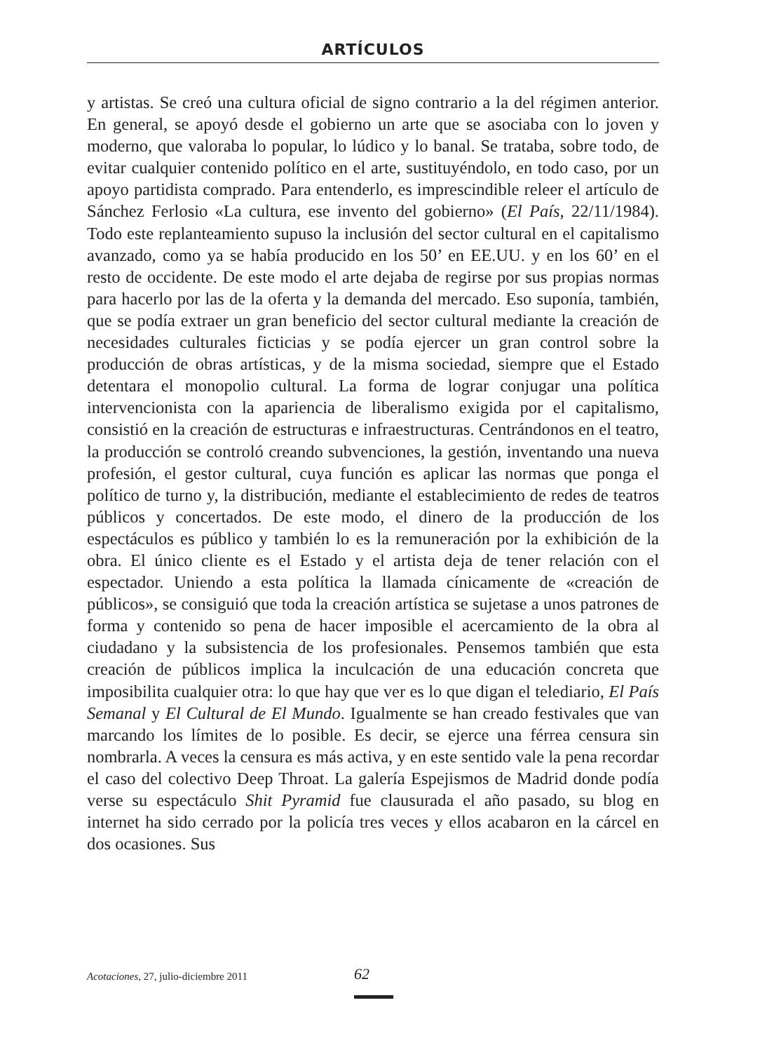ARTÍCULOS
y artistas. Se creó una cultura oficial de signo contrario a la del régimen anterior. En general, se apoyó desde el gobierno un arte que se asociaba con lo joven y moderno, que valoraba lo popular, lo lúdico y lo banal. Se trataba, sobre todo, de evitar cualquier contenido político en el arte, sustituyéndolo, en todo caso, por un apoyo partidista comprado. Para entenderlo, es imprescindible releer el artículo de Sánchez Ferlosio «La cultura, ese invento del gobierno» (El País, 22/11/1984). Todo este replanteamiento supuso la inclusión del sector cultural en el capitalismo avanzado, como ya se había producido en los 50’ en EE.UU. y en los 60’ en el resto de occidente. De este modo el arte dejaba de regirse por sus propias normas para hacerlo por las de la oferta y la demanda del mercado. Eso suponía, también, que se podía extraer un gran beneficio del sector cultural mediante la creación de necesidades culturales ficticias y se podía ejercer un gran control sobre la producción de obras artísticas, y de la misma sociedad, siempre que el Estado detentara el monopolio cultural. La forma de lograr conjugar una política intervencionista con la apariencia de liberalismo exigida por el capitalismo, consistió en la creación de estructuras e infraestructuras. Centrándonos en el teatro, la producción se controló creando subvenciones, la gestión, inventando una nueva profesión, el gestor cultural, cuya función es aplicar las normas que ponga el político de turno y, la distribución, mediante el establecimiento de redes de teatros públicos y concertados. De este modo, el dinero de la producción de los espectáculos es público y también lo es la remuneración por la exhibición de la obra. El único cliente es el Estado y el artista deja de tener relación con el espectador. Uniendo a esta política la llamada cínicamente de «creación de públicos», se consiguió que toda la creación artística se sujetase a unos patrones de forma y contenido so pena de hacer imposible el acercamiento de la obra al ciudadano y la subsistencia de los profesionales. Pensemos también que esta creación de públicos implica la inculcación de una educación concreta que imposibilita cualquier otra: lo que hay que ver es lo que digan el telediario, El País Semanal y El Cultural de El Mundo. Igualmente se han creado festivales que van marcando los límites de lo posible. Es decir, se ejerce una férrea censura sin nombrarla. A veces la censura es más activa, y en este sentido vale la pena recordar el caso del colectivo Deep Throat. La galería Espejismos de Madrid donde podía verse su espectáculo Shit Pyramid fue clausurada el año pasado, su blog en internet ha sido cerrado por la policía tres veces y ellos acabaron en la cárcel en dos ocasiones. Sus
Acotaciones, 27, julio-diciembre 2011 62